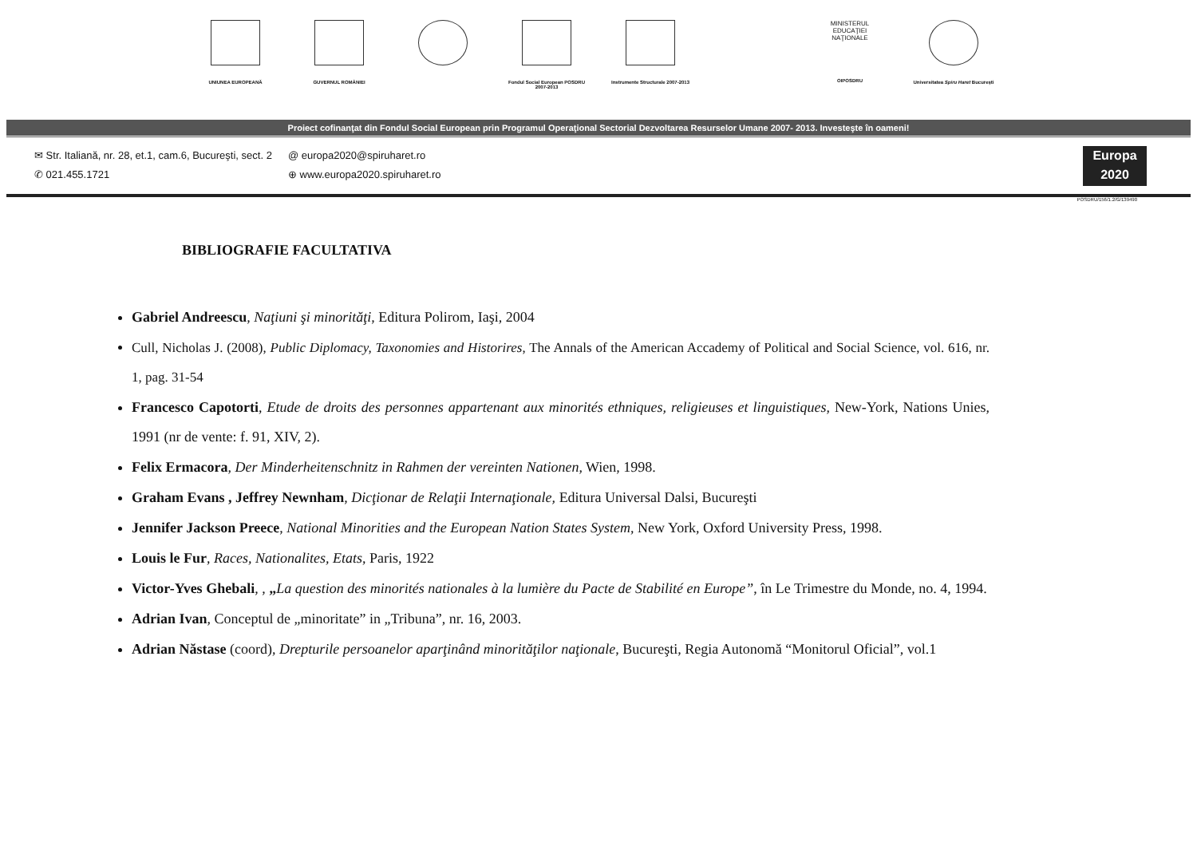UNIUNEA EUROPEANĂ GUVERNUL ROMÂNIEI Fondul Social European POSDRU 2007-2013
Instrumente Structurale 2007-2013
MINISTERUL EDUCAŢIEI NAŢIONALE
OIPOSDRU
Universitatea Spiru Haret Bucureşti
Proiect cofinanţat din Fondul Social European prin Programul Operaţional Sectorial Dezvoltarea Resurselor Umane 2007- 2013. Investeşte în oameni!
✉ Str. Italiană, nr. 28, et.1, cam.6, Bucureşti, sect. 2
✆ 021.455.1721
@ europa2020@spiruharet.ro
⊕ www.europa2020.spiruharet.ro
Europa 2020
POSDRU/156/1.2/G/139490
BIBLIOGRAFIE FACULTATIVA
Gabriel Andreescu, Naţiuni şi minorităţi, Editura Polirom, Iaşi, 2004
Cull, Nicholas J. (2008), Public Diplomacy, Taxonomies and Historires, The Annals of the American Accademy of Political and Social Science, vol. 616, nr. 1, pag. 31-54
Francesco Capotorti, Etude de droits des personnes appartenant aux minorités ethniques, religieuses et linguistiques, New-York, Nations Unies, 1991 (nr de vente: f. 91, XIV, 2).
Felix Ermacora, Der Minderheitenschnitz in Rahmen der vereinten Nationen, Wien, 1998.
Graham Evans , Jeffrey Newnham, Dicţionar de Relaţii Internaţionale, Editura Universal Dalsi, Bucureşti
Jennifer Jackson Preece, National Minorities and the European Nation States System, New York, Oxford University Press, 1998.
Louis le Fur, Races, Nationalites, Etats, Paris, 1922
Victor-Yves Ghebali, , „La question des minorités nationales à la lumière du Pacte de Stabilité en Europe”, în Le Trimestre du Monde, no. 4, 1994.
Adrian Ivan, Conceptul de „minoritate” in „Tribuna”, nr. 16, 2003.
Adrian Năstase (coord), Drepturile persoanelor aparţinând minorităţilor naţionale, Bucureşti, Regia Autonomă “Monitorul Oficial”, vol.1